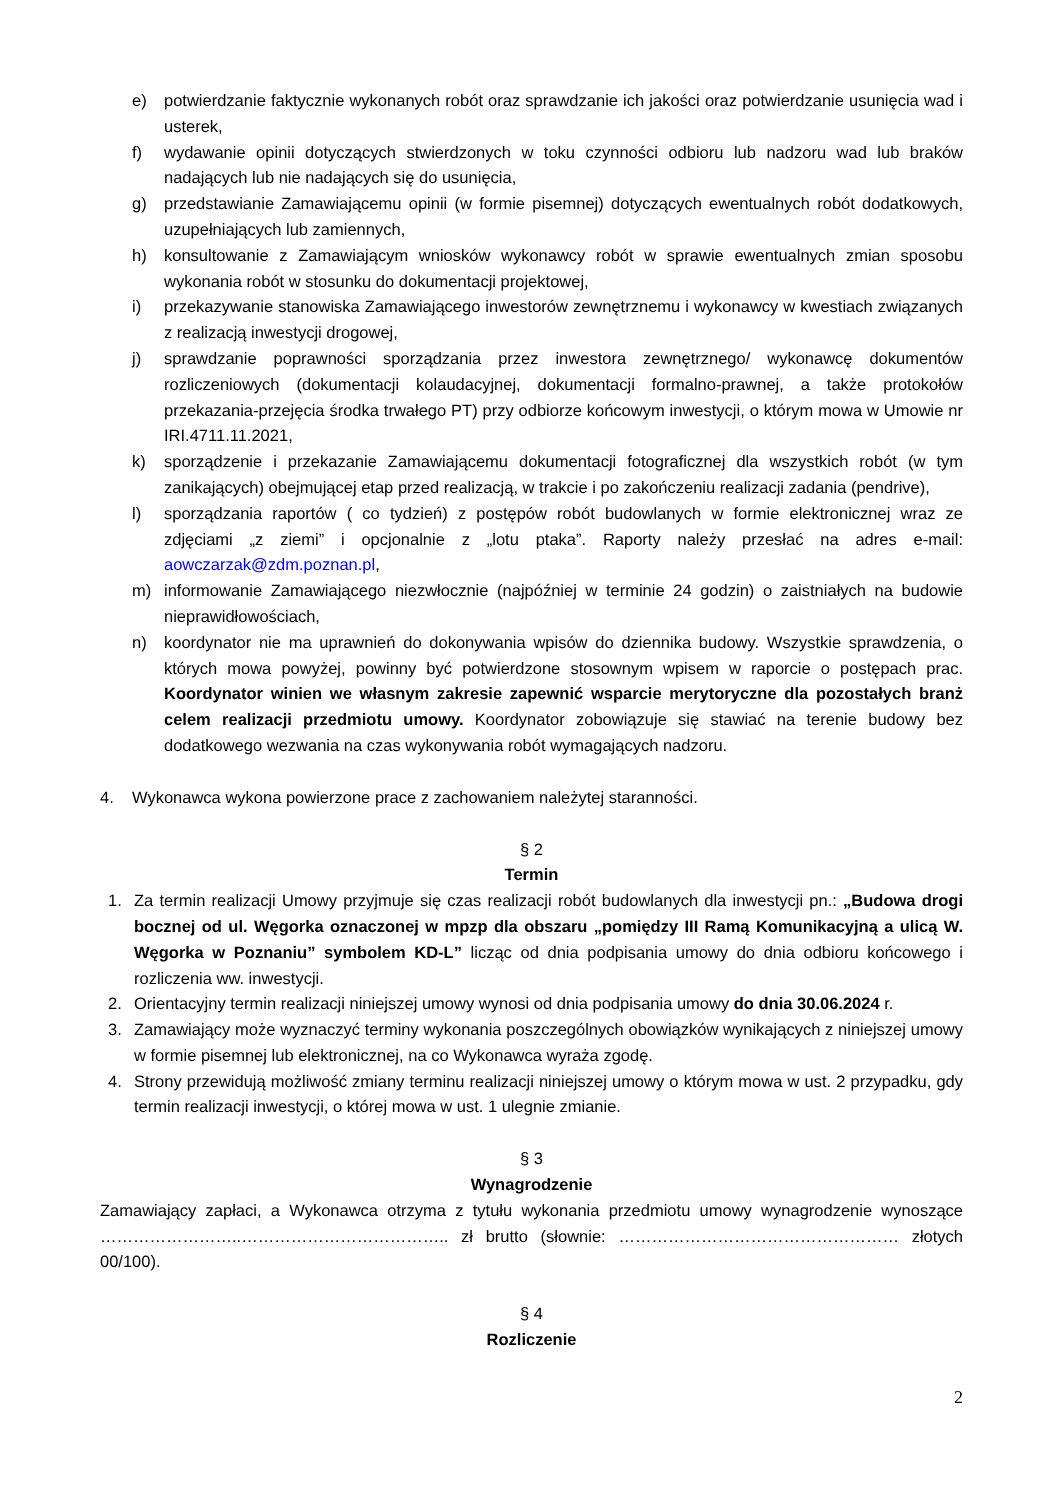e) potwierdzanie faktycznie wykonanych robót oraz sprawdzanie ich jakości oraz potwierdzanie usunięcia wad i usterek,
f) wydawanie opinii dotyczących stwierdzonych w toku czynności odbioru lub nadzoru wad lub braków nadających lub nie nadających się do usunięcia,
g) przedstawianie Zamawiającemu opinii (w formie pisemnej) dotyczących ewentualnych robót dodatkowych, uzupełniających lub zamiennych,
h) konsultowanie z Zamawiającym wniosków wykonawcy robót w sprawie ewentualnych zmian sposobu wykonania robót w stosunku do dokumentacji projektowej,
i) przekazywanie stanowiska Zamawiającego inwestorów zewnętrznemu i wykonawcy w kwestiach związanych z realizacją inwestycji drogowej,
j) sprawdzanie poprawności sporządzania przez inwestora zewnętrznego/ wykonawcę dokumentów rozliczeniowych (dokumentacji kolaudacyjnej, dokumentacji formalno-prawnej, a także protokołów przekazania-przejęcia środka trwałego PT) przy odbiorze końcowym inwestycji, o którym mowa w Umowie nr IRI.4711.11.2021,
k) sporządzenie i przekazanie Zamawiającemu dokumentacji fotograficznej dla wszystkich robót (w tym zanikających) obejmującej etap przed realizacją, w trakcie i po zakończeniu realizacji zadania (pendrive),
l) sporządzania raportów ( co tydzień) z postępów robót budowlanych w formie elektronicznej wraz ze zdjęciami „z ziemi” i opcjonalnie z „lotu ptaka”. Raporty należy przesłać na adres e-mail: aowczarzak@zdm.poznan.pl,
m) informowanie Zamawiającego niezwłocznie (najpóźniej w terminie 24 godzin) o zaistniałych na budowie nieprawidłowościach,
n) koordynator nie ma uprawnień do dokonywania wpisów do dziennika budowy. Wszystkie sprawdzenia, o których mowa powyżej, powinny być potwierdzone stosownym wpisem w raporcie o postępach prac. Koordynator winien we własnym zakresie zapewnić wsparcie merytoryczne dla pozostałych branż celem realizacji przedmiotu umowy. Koordynator zobowiązuje się stawiać na terenie budowy bez dodatkowego wezwania na czas wykonywania robót wymagających nadzoru.
4. Wykonawca wykona powierzone prace z zachowaniem należytej staranności.
§ 2
Termin
1. Za termin realizacji Umowy przyjmuje się czas realizacji robót budowlanych dla inwestycji pn.: „Budowa drogi bocznej od ul. Węgorka oznaczonej w mpzp dla obszaru „pomiędzy III Ramą Komunikacyjną a ulicą W. Węgorka w Poznaniu” symbolem KD-L” licząc od dnia podpisania umowy do dnia odbioru końcowego i rozliczenia ww. inwestycji.
2. Orientacyjny termin realizacji niniejszej umowy wynosi od dnia podpisania umowy do dnia 30.06.2024 r.
3. Zamawiający może wyznaczyć terminy wykonania poszczególnych obowiązków wynikających z niniejszej umowy w formie pisemnej lub elektronicznej, na co Wykonawca wyraża zgodę.
4. Strony przewidują możliwość zmiany terminu realizacji niniejszej umowy o którym mowa w ust. 2 przypadku, gdy termin realizacji inwestycji, o której mowa w ust. 1 ulegnie zmianie.
§ 3
Wynagrodzenie
Zamawiający zapłaci, a Wykonawca otrzyma z tytułu wykonania przedmiotu umowy wynagrodzenie wynoszące ……………………..……………………………….. zł brutto (słownie: …………………………………………… złotych 00/100).
§ 4
Rozliczenie
2